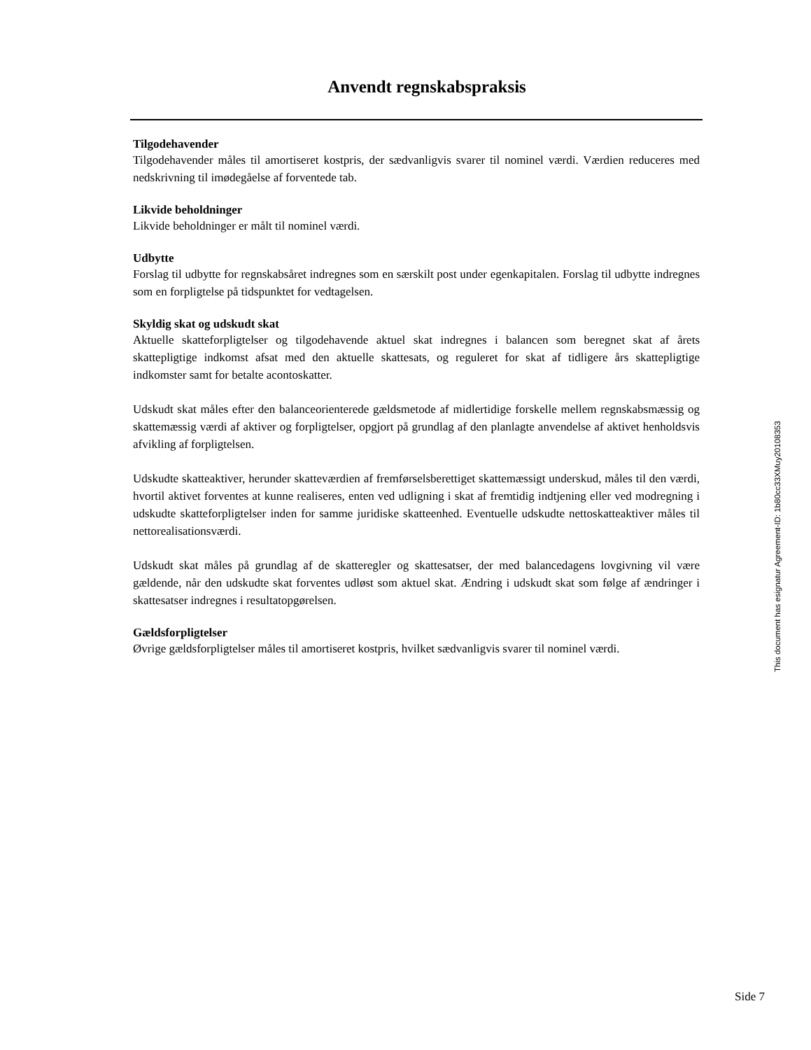Anvendt regnskabspraksis
Tilgodehavender
Tilgodehavender måles til amortiseret kostpris, der sædvanligvis svarer til nominel værdi. Værdien reduceres med nedskrivning til imødegåelse af forventede tab.
Likvide beholdninger
Likvide beholdninger er målt til nominel værdi.
Udbytte
Forslag til udbytte for regnskabsåret indregnes som en særskilt post under egenkapitalen. Forslag til udbytte indregnes som en forpligtelse på tidspunktet for vedtagelsen.
Skyldig skat og udskudt skat
Aktuelle skatteforpligtelser og tilgodehavende aktuel skat indregnes i balancen som beregnet skat af årets skattepligtige indkomst afsat med den aktuelle skattesats, og reguleret for skat af tidligere års skattepligtige indkomster samt for betalte acontoskatter.
Udskudt skat måles efter den balanceorienterede gældsmetode af midlertidige forskelle mellem regnskabsmæssig og skattemæssig værdi af aktiver og forpligtelser, opgjort på grundlag af den planlagte anvendelse af aktivet henholdsvis afvikling af forpligtelsen.
Udskudte skatteaktiver, herunder skatteværdien af fremførselsberettiget skattemæssigt underskud, måles til den værdi, hvortil aktivet forventes at kunne realiseres, enten ved udligning i skat af fremtidig indtjening eller ved modregning i udskudte skatteforpligtelser inden for samme juridiske skatteenhed. Eventuelle udskudte nettoskatteaktiver måles til nettorealisationsværdi.
Udskudt skat måles på grundlag af de skatteregler og skattesatser, der med balancedagens lovgivning vil være gældende, når den udskudte skat forventes udløst som aktuel skat. Ændring i udskudt skat som følge af ændringer i skattesatser indregnes i resultatopgørelsen.
Gældsforpligtelser
Øvrige gældsforpligtelser måles til amortiseret kostpris, hvilket sædvanligvis svarer til nominel værdi.
This document has esignatur Agreement-ID: 1b80cc33XMuy20108353
Side 7